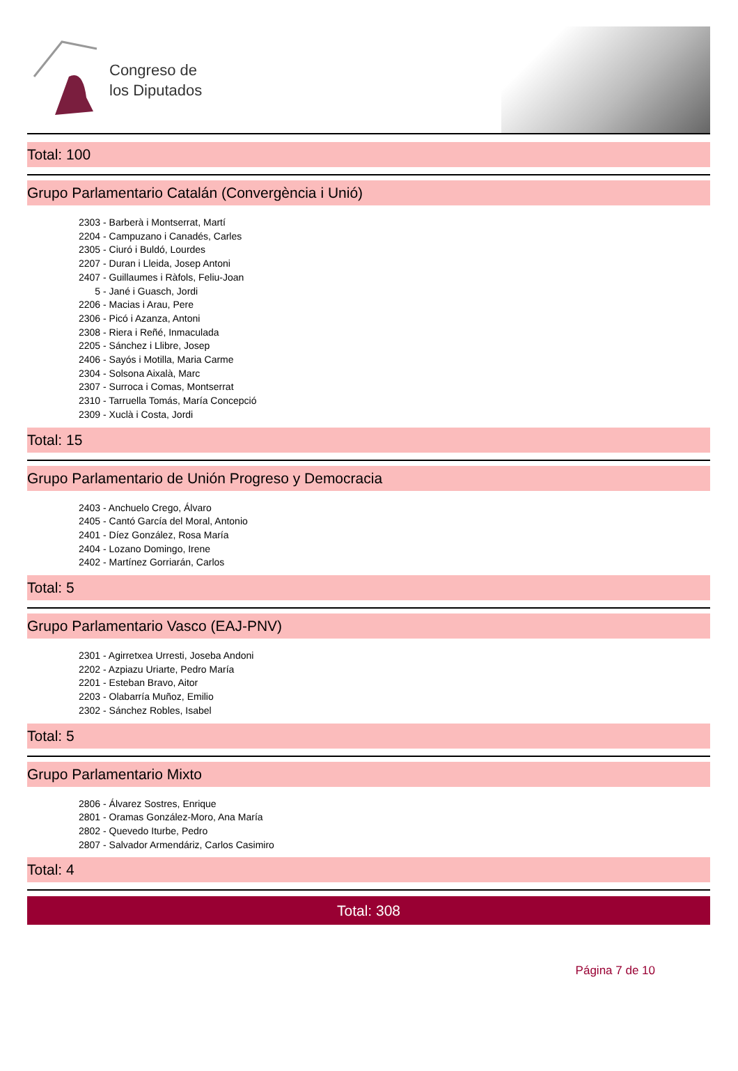Congreso de
los Diputados
Total: 100
Grupo Parlamentario Catalán (Convergència i Unió)
2303 - Barberà i Montserrat, Martí
2204 - Campuzano i Canadés, Carles
2305 - Ciuró i Buldó, Lourdes
2207 - Duran i Lleida, Josep Antoni
2407 - Guillaumes i Ràfols, Feliu-Joan
5 - Jané i Guasch, Jordi
2206 - Macias i Arau, Pere
2306 - Picó i Azanza, Antoni
2308 - Riera i Reñé, Inmaculada
2205 - Sánchez i Llibre, Josep
2406 - Sayós i Motilla, Maria Carme
2304 - Solsona Aixalà, Marc
2307 - Surroca i Comas, Montserrat
2310 - Tarruella Tomás, María Concepció
2309 - Xuclà i Costa, Jordi
Total: 15
Grupo Parlamentario de Unión Progreso y Democracia
2403 - Anchuelo Crego, Álvaro
2405 - Cantó García del Moral, Antonio
2401 - Díez González, Rosa María
2404 - Lozano Domingo, Irene
2402 - Martínez Gorriarán, Carlos
Total: 5
Grupo Parlamentario Vasco (EAJ-PNV)
2301 - Agirretxea Urresti, Joseba Andoni
2202 - Azpiazu Uriarte, Pedro María
2201 - Esteban Bravo, Aitor
2203 - Olabarría Muñoz, Emilio
2302 - Sánchez Robles, Isabel
Total: 5
Grupo Parlamentario Mixto
2806 - Álvarez Sostres, Enrique
2801 - Oramas González-Moro, Ana María
2802 - Quevedo Iturbe, Pedro
2807 - Salvador Armendáriz, Carlos Casimiro
Total: 4
Total: 308
Página 7 de 10